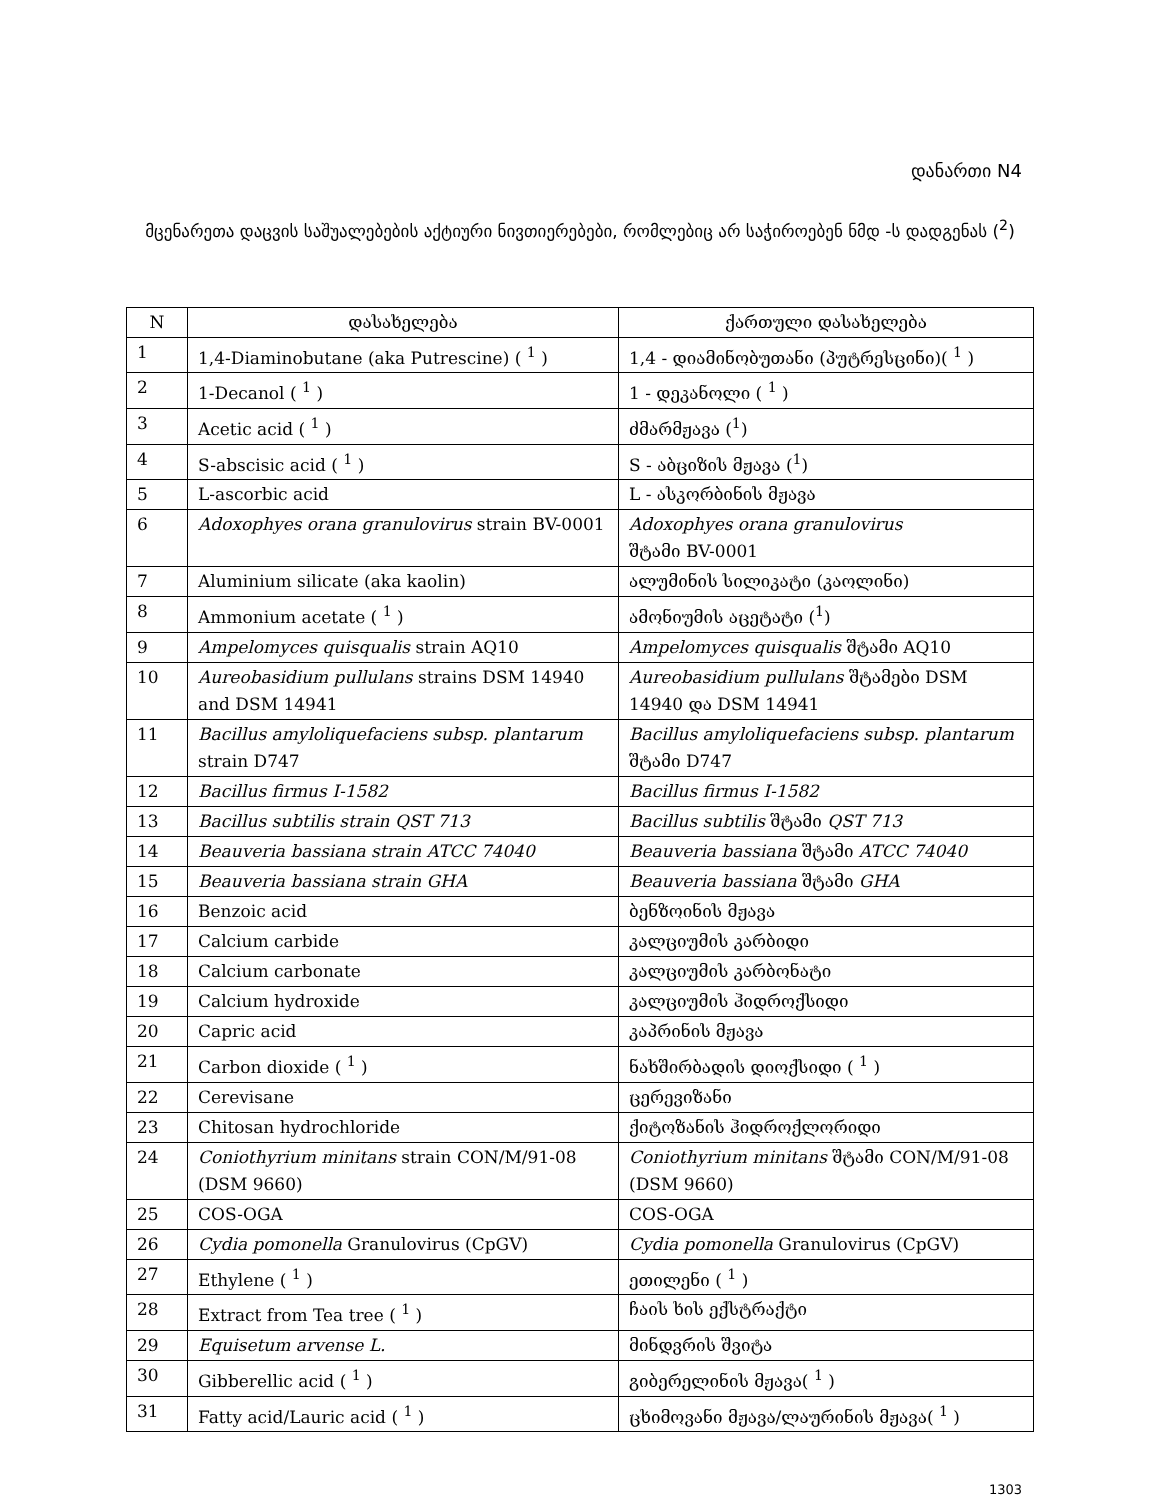დანართი N4
მცენარეთა დაცვის საშუალებების აქტიური ნივთიერებები, რომლებიც არ საჭიროებენ ნმდ -ს დადგენას (<sup>2</sup>)
| N | დასახელება | ქართული დასახელება |
| --- | --- | --- |
| 1 | 1,4-Diaminobutane (aka Putrescine) ( <sup>1</sup> ) | 1,4 - დიამინობუთანი (პუტრესცინი)( <sup>1</sup> ) |
| 2 | 1-Decanol ( <sup>1</sup> ) | 1 - დეკანოლი ( <sup>1</sup> ) |
| 3 | Acetic acid ( <sup>1</sup> ) | ძმარმჟავა (<sup>1</sup>) |
| 4 | S-abscisic acid ( <sup>1</sup> ) | S - აბციზის მჟავა (<sup>1</sup>) |
| 5 | L-ascorbic acid | L - ასკორბინის მჟავა |
| 6 | Adoxophyes orana granulovirus strain BV-0001 | Adoxophyes orana granulovirus შტამი BV-0001 |
| 7 | Aluminium silicate (aka kaolin) | ალუმინის სილიკატი (კაოლინი) |
| 8 | Ammonium acetate ( <sup>1</sup> ) | ამონიუმის აცეტატი (<sup>1</sup>) |
| 9 | Ampelomyces quisqualis strain AQ10 | Ampelomyces quisqualis შტამი AQ10 |
| 10 | Aureobasidium pullulans strains DSM 14940 and DSM 14941 | Aureobasidium pullulans შტამები DSM 14940 და DSM 14941 |
| 11 | Bacillus amyloliquefaciens subsp. plantarum strain D747 | Bacillus amyloliquefaciens subsp. plantarum შტამი D747 |
| 12 | Bacillus firmus I-1582 | Bacillus firmus I-1582 |
| 13 | Bacillus subtilis strain QST 713 | Bacillus subtilis შტამი QST 713 |
| 14 | Beauveria bassiana strain ATCC 74040 | Beauveria bassiana შტამი ATCC 74040 |
| 15 | Beauveria bassiana strain GHA | Beauveria bassiana შტამი GHA |
| 16 | Benzoic acid | ბენზოინის მჟავა |
| 17 | Calcium carbide | კალციუმის კარბიდი |
| 18 | Calcium carbonate | კალციუმის კარბონატი |
| 19 | Calcium hydroxide | კალციუმის ჰიდროქსიდი |
| 20 | Capric acid | კაპრინის მჟავა |
| 21 | Carbon dioxide ( <sup>1</sup> ) | ნახშირბადის დიოქსიდი ( <sup>1</sup> ) |
| 22 | Cerevisane | ცერევიზანი |
| 23 | Chitosan hydrochloride | ქიტოზანის ჰიდროქლორიდი |
| 24 | Coniothyrium minitans strain CON/M/91-08 (DSM 9660) | Coniothyrium minitans შტამი CON/M/91-08 (DSM 9660) |
| 25 | COS-OGA | COS-OGA |
| 26 | Cydia pomonella Granulovirus (CpGV) | Cydia pomonella Granulovirus (CpGV) |
| 27 | Ethylene ( <sup>1</sup> ) | ეთილენი ( <sup>1</sup> ) |
| 28 | Extract from Tea tree ( <sup>1</sup> ) | ჩაის ხის ექსტრაქტი |
| 29 | Equisetum arvense L. | მინდვრის შვიტა |
| 30 | Gibberellic acid ( <sup>1</sup> ) | გიბერელინის მჟავა( <sup>1</sup> ) |
| 31 | Fatty acid/Lauric acid ( <sup>1</sup> ) | ცხიმოვანი მჟავა/ლაურინის მჟავა( <sup>1</sup> ) |
1303